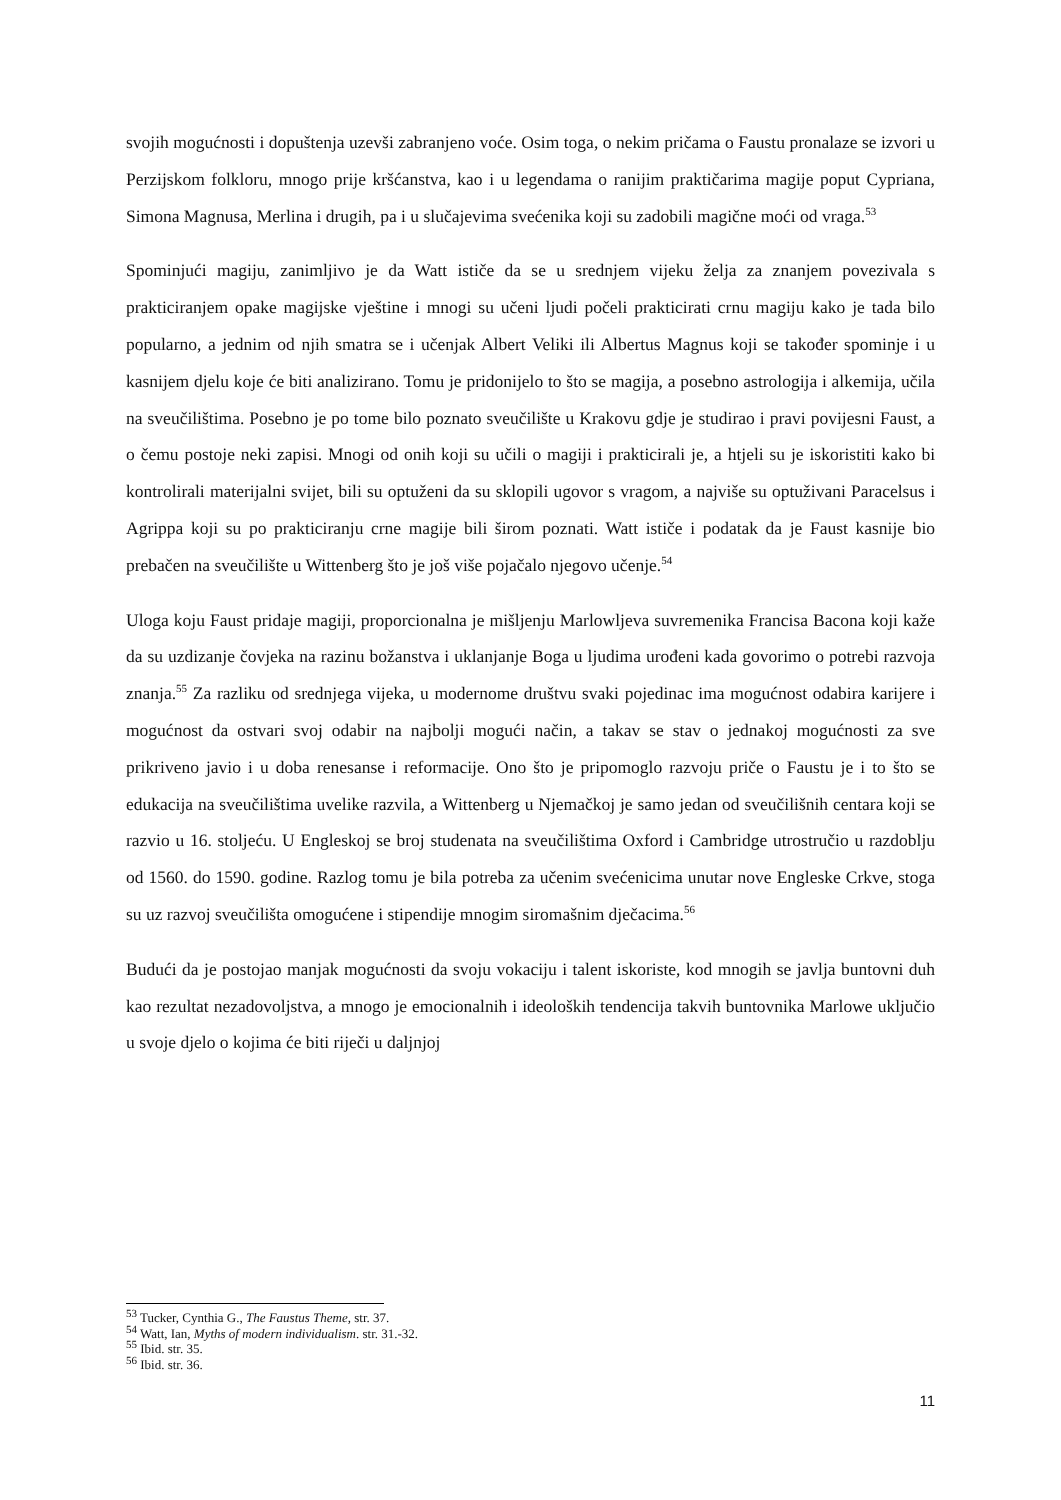svojih mogućnosti i dopuštenja uzevši zabranjeno voće. Osim toga, o nekim pričama o Faustu pronalaze se izvori u Perzijskom folkloru, mnogo prije kršćanstva, kao i u legendama o ranijim praktičarima magije poput Cypriana, Simona Magnusa, Merlina i drugih, pa i u slučajevima svećenika koji su zadobili magične moći od vraga.<sup>53</sup>
Spominjući magiju, zanimljivo je da Watt ističe da se u srednjem vijeku želja za znanjem povezivala s prakticiranjem opake magijske vještine i mnogi su učeni ljudi počeli prakticirati crnu magiju kako je tada bilo popularno, a jednim od njih smatra se i učenjak Albert Veliki ili Albertus Magnus koji se također spominje i u kasnijem djelu koje će biti analizirano. Tomu je pridonijelo to što se magija, a posebno astrologija i alkemija, učila na sveučilištima. Posebno je po tome bilo poznato sveučilište u Krakovu gdje je studirao i pravi povijesni Faust, a o čemu postoje neki zapisi. Mnogi od onih koji su učili o magiji i prakticirali je, a htjeli su je iskoristiti kako bi kontrolirali materijalni svijet, bili su optuženi da su sklopili ugovor s vragom, a najviše su optuživani Paracelsus i Agrippa koji su po prakticiranju crne magije bili širom poznati. Watt ističe i podatak da je Faust kasnije bio prebačen na sveučilište u Wittenberg što je još više pojačalo njegovo učenje.<sup>54</sup>
Uloga koju Faust pridaje magiji, proporcionalna je mišljenju Marlowljeva suvremenika Francisa Bacona koji kaže da su uzdizanje čovjeka na razinu božanstva i uklanjanje Boga u ljudima urođeni kada govorimo o potrebi razvoja znanja.<sup>55</sup> Za razliku od srednjega vijeka, u modernome društvu svaki pojedinac ima mogućnost odabira karijere i mogućnost da ostvari svoj odabir na najbolji mogući način, a takav se stav o jednakoj mogućnosti za sve prikriveno javio i u doba renesanse i reformacije. Ono što je pripomoglo razvoju priče o Faustu je i to što se edukacija na sveučilištima uvelike razvila, a Wittenberg u Njemačkoj je samo jedan od sveučilišnih centara koji se razvio u 16. stoljeću. U Engleskoj se broj studenata na sveučilištima Oxford i Cambridge utrostručio u razdoblju od 1560. do 1590. godine. Razlog tomu je bila potreba za učenim svećenicima unutar nove Engleske Crkve, stoga su uz razvoj sveučilišta omogućene i stipendije mnogim siromašnim dječacima.<sup>56</sup>
Budući da je postojao manjak mogućnosti da svoju vokaciju i talent iskoriste, kod mnogih se javlja buntovni duh kao rezultat nezadovoljstva, a mnogo je emocionalnih i ideoloških tendencija takvih buntovnika Marlowe uključio u svoje djelo o kojima će biti riječi u daljnjoj
<sup>53</sup> Tucker, Cynthia G., The Faustus Theme, str. 37.
<sup>54</sup> Watt, Ian, Myths of modern individualism. str. 31.-32.
<sup>55</sup> Ibid. str. 35.
<sup>56</sup> Ibid. str. 36.
11